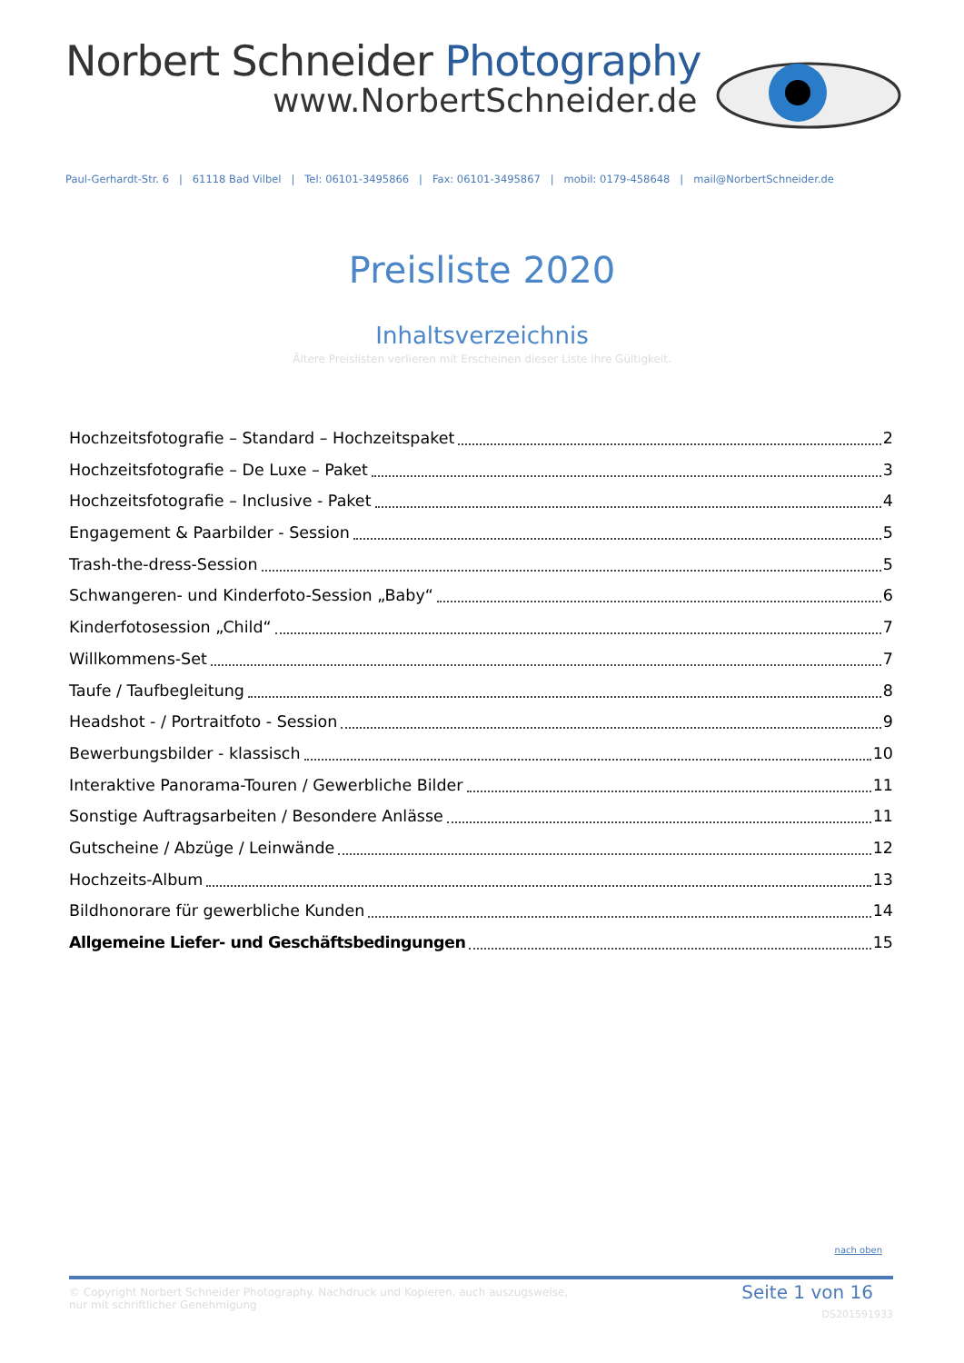Norbert Schneider Photography
www.NorbertSchneider.de
Paul-Gerhardt-Str. 6 | 61118 Bad Vilbel | Tel: 06101-3495866 | Fax: 06101-3495867 | mobil: 0179-458648 | mail@NorbertSchneider.de
Preisliste 2020
Inhaltsverzeichnis
Ältere Preislisten verlieren mit Erscheinen dieser Liste ihre Gültigkeit.
Hochzeitsfotografie – Standard – Hochzeitspaket 2
Hochzeitsfotografie – De Luxe – Paket 3
Hochzeitsfotografie – Inclusive - Paket 4
Engagement & Paarbilder - Session 5
Trash-the-dress-Session 5
Schwangeren- und Kinderfoto-Session „Baby“ 6
Kinderfotosession „Child“ 7
Willkommens-Set 7
Taufe / Taufbegleitung 8
Headshot - / Portraitfoto - Session 9
Bewerbungsbilder - klassisch 10
Interaktive Panorama-Touren / Gewerbliche Bilder 11
Sonstige Auftragsarbeiten / Besondere Anlässe 11
Gutscheine / Abzüge / Leinwände 12
Hochzeits-Album 13
Bildhonorare für gewerbliche Kunden 14
Allgemeine Liefer- und Geschäftsbedingungen 15
nach oben
© Copyright Norbert Schneider Photography. Nachdruck und Kopieren, auch auszugsweise,
nur mit schriftlicher Genehmigung
Seite 1 von 16
DS201591933